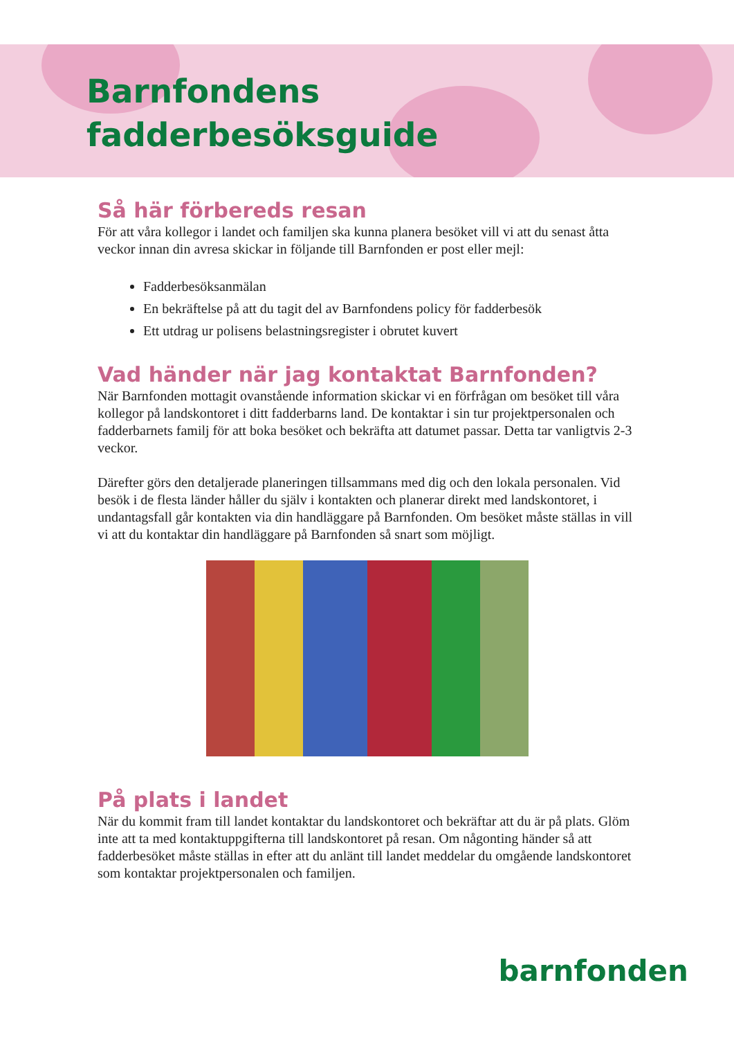Barnfondens
fadderbesöksguide
Så här förbereds resan
För att våra kollegor i landet och familjen ska kunna planera besöket vill vi att du senast åtta veckor innan din avresa skickar in följande till Barnfonden er post eller mejl:
Fadderbesöksanmälan
En bekräftelse på att du tagit del av Barnfondens policy för fadderbesök
Ett utdrag ur polisens belastningsregister i obrutet kuvert
Vad händer när jag kontaktat Barnfonden?
När Barnfonden mottagit ovanstående information skickar vi en förfrågan om besöket till våra kollegor på landskontoret i ditt fadderbarns land. De kontaktar i sin tur projektpersonalen och fadderbarnets familj för att boka besöket och bekräfta att datumet passar. Detta tar vanligtvis 2-3 veckor.
Därefter görs den detaljerade planeringen tillsammans med dig och den lokala personalen. Vid besök i de flesta länder håller du själv i kontakten och planerar direkt med landskontoret, i undantagsfall går kontakten via din handläggare på Barnfonden. Om besöket måste ställas in vill vi att du kontaktar din handläggare på Barnfonden så snart som möjligt.
På plats i landet
När du kommit fram till landet kontaktar du landskontoret och bekräftar att du är på plats. Glöm inte att ta med kontaktuppgifterna till landskontoret på resan. Om någonting händer så att fadderbesöket måste ställas in efter att du anlänt till landet meddelar du omgående landskontoret som kontaktar projektpersonalen och familjen.
barnfonden